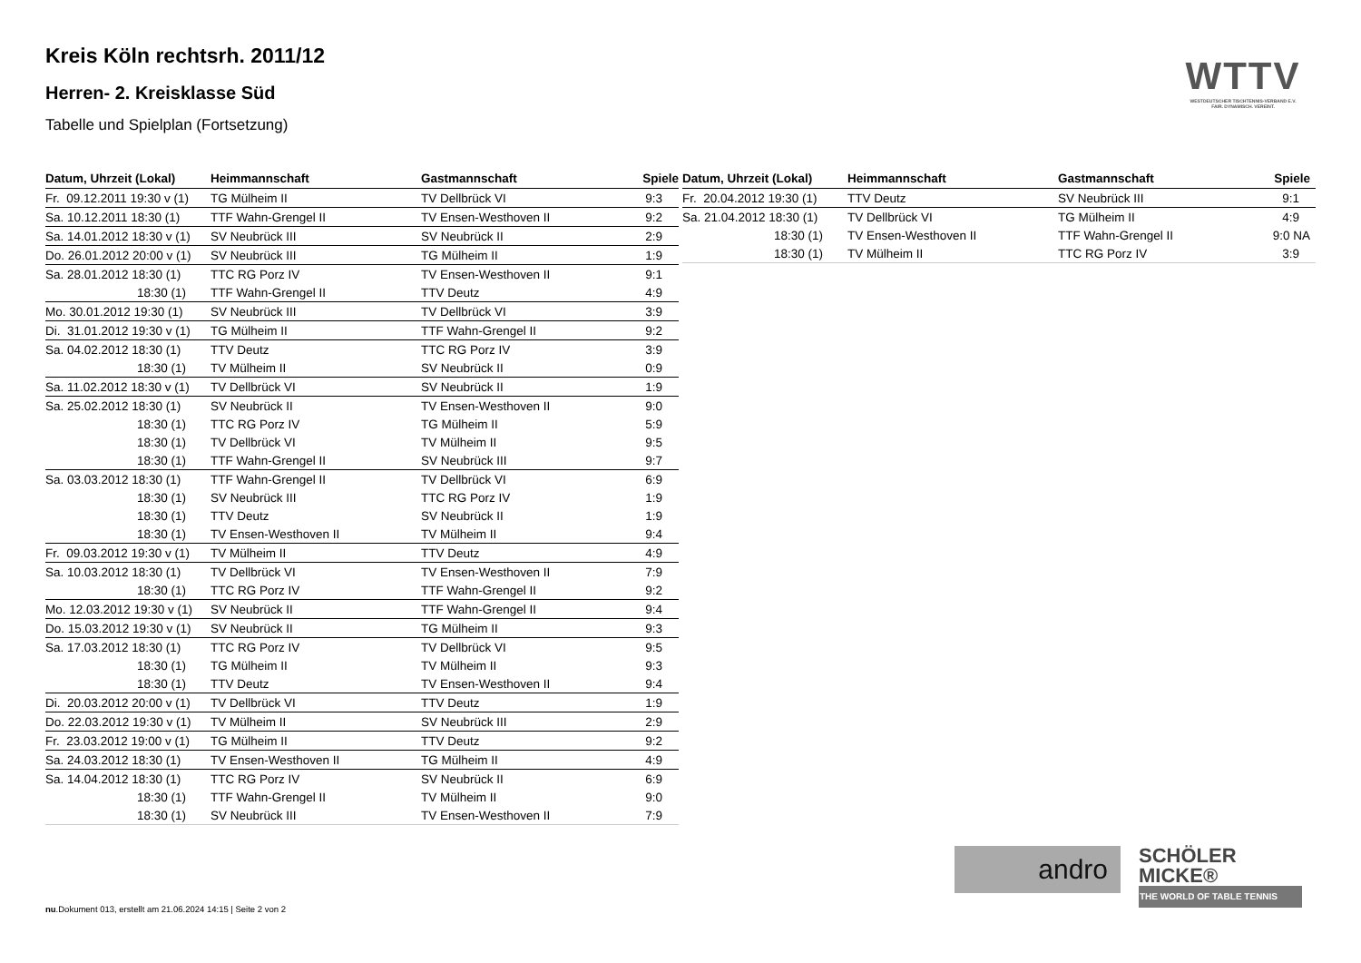Kreis Köln rechtsrh. 2011/12
Herren- 2. Kreisklasse Süd
Tabelle und Spielplan (Fortsetzung)
WTTV
WESTDEUTSCHER TISCHTENNIS-VERBAND E.V.
FAIR. DYNAMISCH. VEREINT.
| Datum, Uhrzeit (Lokal) | Heimmannschaft | Gastmannschaft | Spiele |
| --- | --- | --- | --- |
| Fr. 09.12.2011 19:30 v (1) | TG Mülheim II | TV Dellbrück VI | 9:3 |
| Sa. 10.12.2011 18:30 (1) | TTF Wahn-Grengel II | TV Ensen-Westhoven II | 9:2 |
| Sa. 14.01.2012 18:30 v (1) | SV Neubrück III | SV Neubrück II | 2:9 |
| Do. 26.01.2012 20:00 v (1) | SV Neubrück III | TG Mülheim II | 1:9 |
| Sa. 28.01.2012 18:30 (1) | TTC RG Porz IV | TV Ensen-Westhoven II | 9:1 |
| 18:30 (1) | TTF Wahn-Grengel II | TTV Deutz | 4:9 |
| Mo. 30.01.2012 19:30 (1) | SV Neubrück III | TV Dellbrück VI | 3:9 |
| Di. 31.01.2012 19:30 v (1) | TG Mülheim II | TTF Wahn-Grengel II | 9:2 |
| Sa. 04.02.2012 18:30 (1) | TTV Deutz | TTC RG Porz IV | 3:9 |
| 18:30 (1) | TV Mülheim II | SV Neubrück II | 0:9 |
| Sa. 11.02.2012 18:30 v (1) | TV Dellbrück VI | SV Neubrück II | 1:9 |
| Sa. 25.02.2012 18:30 (1) | SV Neubrück II | TV Ensen-Westhoven II | 9:0 |
| 18:30 (1) | TTC RG Porz IV | TG Mülheim II | 5:9 |
| 18:30 (1) | TV Dellbrück VI | TV Mülheim II | 9:5 |
| 18:30 (1) | TTF Wahn-Grengel II | SV Neubrück III | 9:7 |
| Sa. 03.03.2012 18:30 (1) | TTF Wahn-Grengel II | TV Dellbrück VI | 6:9 |
| 18:30 (1) | SV Neubrück III | TTC RG Porz IV | 1:9 |
| 18:30 (1) | TTV Deutz | SV Neubrück II | 1:9 |
| 18:30 (1) | TV Ensen-Westhoven II | TV Mülheim II | 9:4 |
| Fr. 09.03.2012 19:30 v (1) | TV Mülheim II | TTV Deutz | 4:9 |
| Sa. 10.03.2012 18:30 (1) | TV Dellbrück VI | TV Ensen-Westhoven II | 7:9 |
| 18:30 (1) | TTC RG Porz IV | TTF Wahn-Grengel II | 9:2 |
| Mo. 12.03.2012 19:30 v (1) | SV Neubrück II | TTF Wahn-Grengel II | 9:4 |
| Do. 15.03.2012 19:30 v (1) | SV Neubrück II | TG Mülheim II | 9:3 |
| Sa. 17.03.2012 18:30 (1) | TTC RG Porz IV | TV Dellbrück VI | 9:5 |
| 18:30 (1) | TG Mülheim II | TV Mülheim II | 9:3 |
| 18:30 (1) | TTV Deutz | TV Ensen-Westhoven II | 9:4 |
| Di. 20.03.2012 20:00 v (1) | TV Dellbrück VI | TTV Deutz | 1:9 |
| Do. 22.03.2012 19:30 v (1) | TV Mülheim II | SV Neubrück III | 2:9 |
| Fr. 23.03.2012 19:00 v (1) | TG Mülheim II | TTV Deutz | 9:2 |
| Sa. 24.03.2012 18:30 (1) | TV Ensen-Westhoven II | TG Mülheim II | 4:9 |
| Sa. 14.04.2012 18:30 (1) | TTC RG Porz IV | SV Neubrück II | 6:9 |
| 18:30 (1) | TTF Wahn-Grengel II | TV Mülheim II | 9:0 |
| 18:30 (1) | SV Neubrück III | TV Ensen-Westhoven II | 7:9 |
| Datum, Uhrzeit (Lokal) | Heimmannschaft | Gastmannschaft | Spiele |
| --- | --- | --- | --- |
| Fr. 20.04.2012 19:30 (1) | TTV Deutz | SV Neubrück III | 9:1 |
| Sa. 21.04.2012 18:30 (1) | TV Dellbrück VI | TG Mülheim II | 4:9 |
| 18:30 (1) | TV Ensen-Westhoven II | TTF Wahn-Grengel II | 9:0 NA |
| 18:30 (1) | TV Mülheim II | TTC RG Porz IV | 3:9 |
andro
SCHÖLER
MICKE®
THE WORLD OF TABLE TENNIS
nu.Dokument 013, erstellt am 21.06.2024 14:15 | Seite 2 von 2